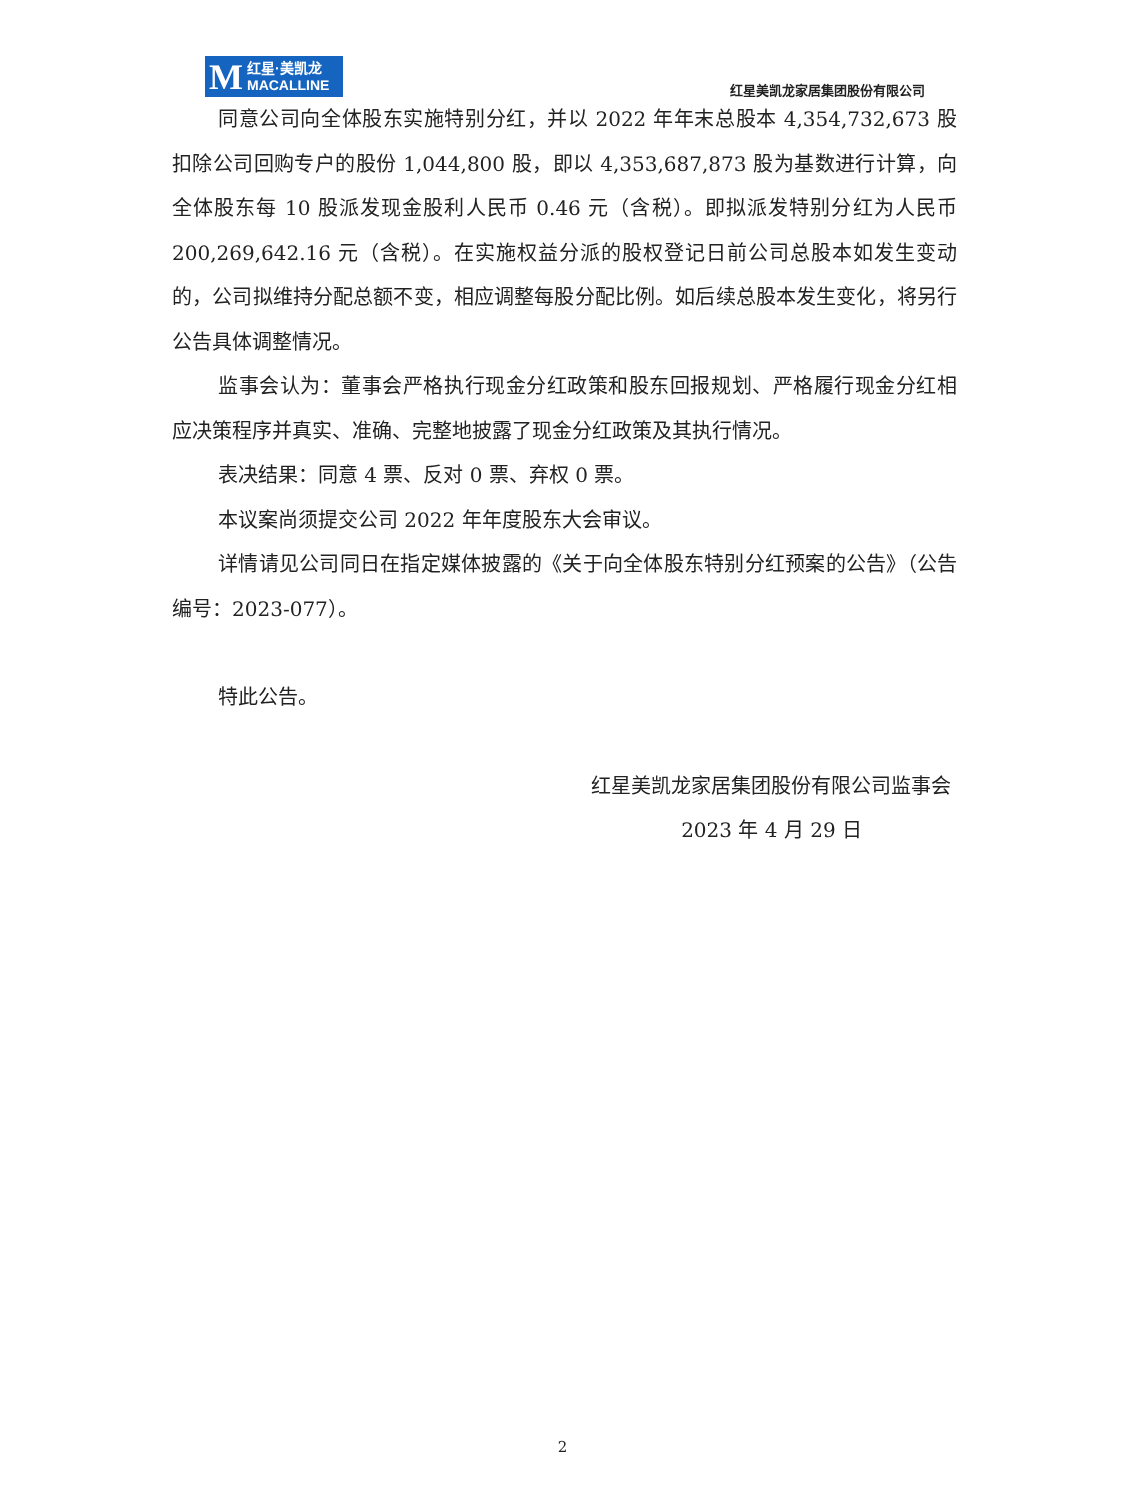M红星·美凯龙
MACALLINE
红星美凯龙家居集团股份有限公司
同意公司向全体股东实施特别分红，并以 2022 年年末总股本 4,354,732,673 股扣除公司回购专户的股份 1,044,800 股，即以 4,353,687,873 股为基数进行计算，向全体股东每 10 股派发现金股利人民币 0.46 元（含税）。即拟派发特别分红为人民币 200,269,642.16 元（含税）。在实施权益分派的股权登记日前公司总股本如发生变动的，公司拟维持分配总额不变，相应调整每股分配比例。如后续总股本发生变化，将另行公告具体调整情况。
监事会认为：董事会严格执行现金分红政策和股东回报规划、严格履行现金分红相应决策程序并真实、准确、完整地披露了现金分红政策及其执行情况。
表决结果：同意 4 票、反对 0 票、弃权 0 票。
本议案尚须提交公司 2022 年年度股东大会审议。
详情请见公司同日在指定媒体披露的《关于向全体股东特别分红预案的公告》（公告编号：2023-077）。
特此公告。
红星美凯龙家居集团股份有限公司监事会
2023 年 4 月 29 日
2